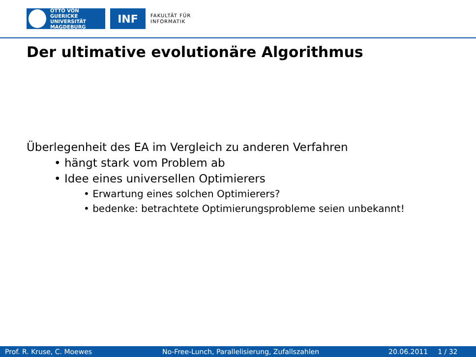OTTO VON GUERICKE
UNIVERSITÄT
MAGDEBURG
INF
FAKULTÄT FÜR
INFORMATIK
Der ultimative evolutionäre Algorithmus
Überlegenheit des EA im Vergleich zu anderen Verfahren
• hängt stark vom Problem ab
• Idee eines universellen Optimierers
• Erwartung eines solchen Optimierers?
• bedenke: betrachtete Optimierungsprobleme seien unbekannt!
Prof. R. Kruse, C. Moewes No-Free-Lunch, Parallelisierung, Zufallszahlen 20.06.2011 1 / 32